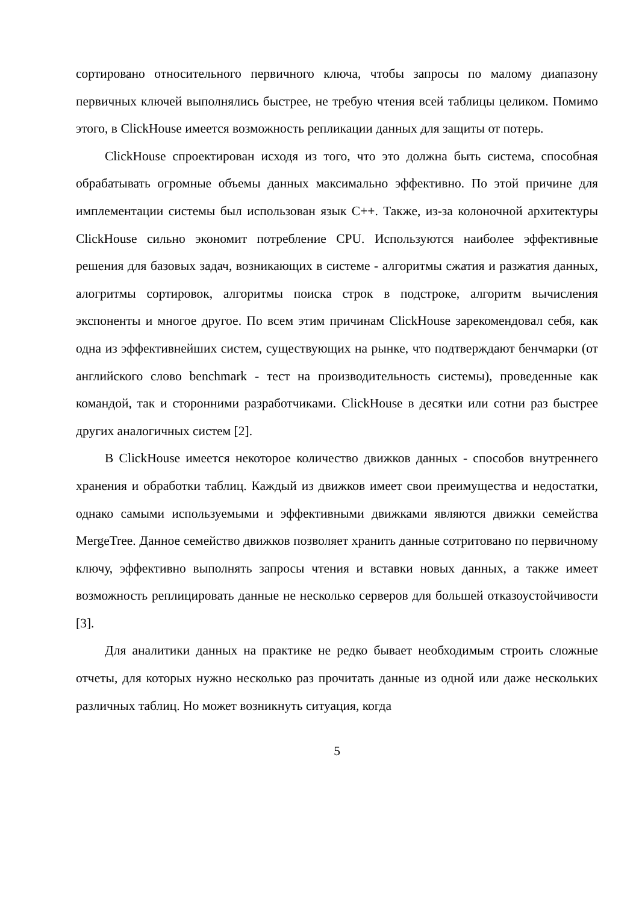сортировано относительного первичного ключа, чтобы запросы по малому диапазону первичных ключей выполнялись быстрее, не требую чтения всей таблицы целиком. Помимо этого, в ClickHouse имеется возможность репликации данных для защиты от потерь.
ClickHouse спроектирован исходя из того, что это должна быть система, способная обрабатывать огромные объемы данных максимально эффективно. По этой причине для имплементации системы был использован язык C++. Также, из-за колоночной архитектуры ClickHouse сильно экономит потребление CPU. Используются наиболее эффективные решения для базовых задач, возникающих в системе - алгоритмы сжатия и разжатия данных, алогритмы сортировок, алгоритмы поиска строк в подстроке, алгоритм вычисления экспоненты и многое другое. По всем этим причинам ClickHouse зарекомендовал себя, как одна из эффективнейших систем, существующих на рынке, что подтверждают бенчмарки (от английского слово benchmark - тест на производительность системы), проведенные как командой, так и сторонними разработчиками. ClickHouse в десятки или сотни раз быстрее других аналогичных систем [2].
В ClickHouse имеется некоторое количество движков данных - способов внутреннего хранения и обработки таблиц. Каждый из движков имеет свои преимущества и недостатки, однако самыми используемыми и эффективными движками являются движки семейства MergeTree. Данное семейство движков позволяет хранить данные сотритовано по первичному ключу, эффективно выполнять запросы чтения и вставки новых данных, а также имеет возможность реплицировать данные не несколько серверов для большей отказоустойчивости [3].
Для аналитики данных на практике не редко бывает необходимым строить сложные отчеты, для которых нужно несколько раз прочитать данные из одной или даже нескольких различных таблиц. Но может возникнуть ситуация, когда
5